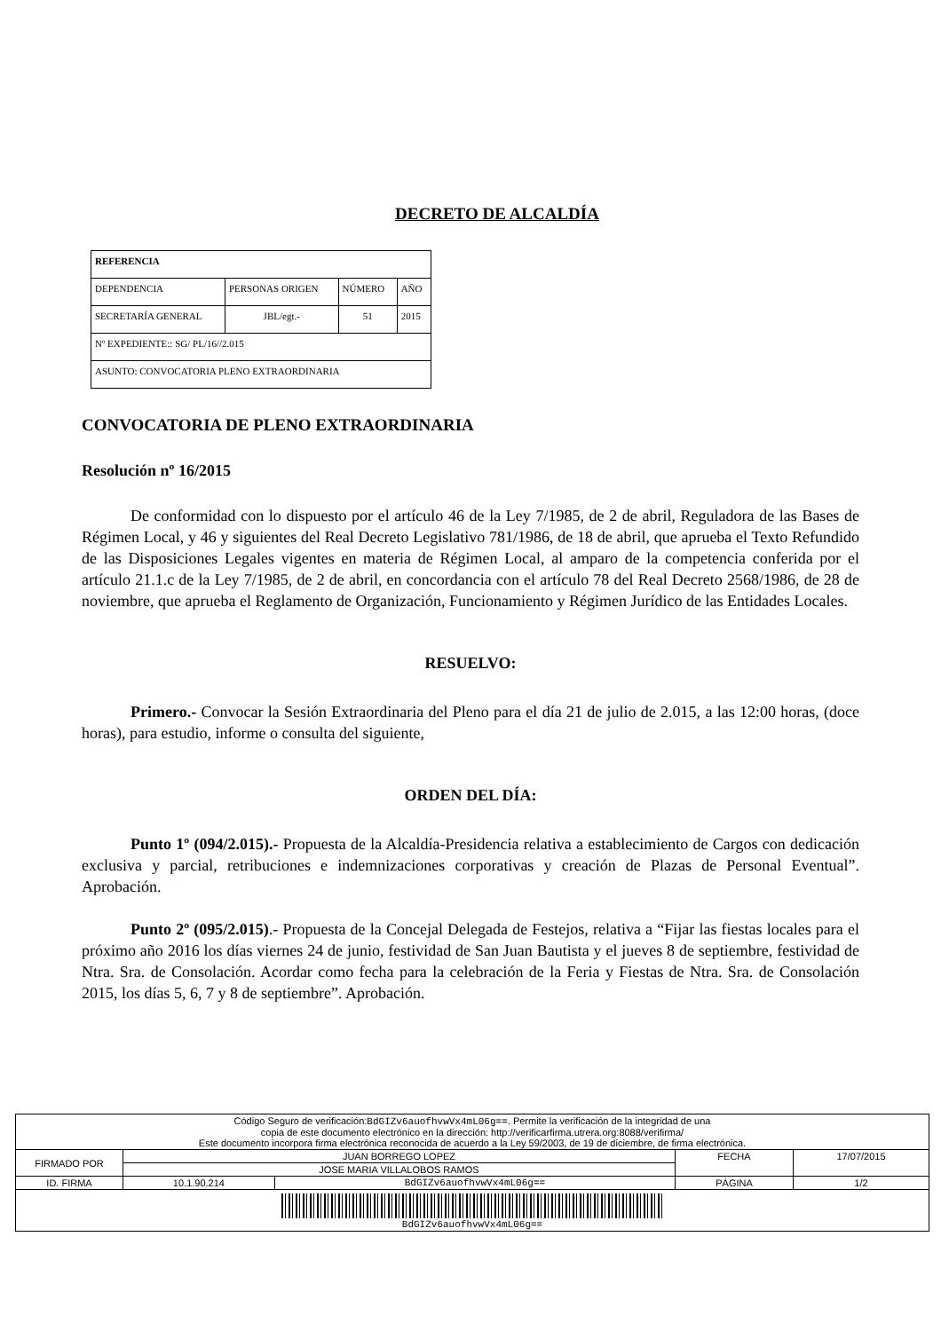DECRETO DE ALCALDÍA
| REFERENCIA | | | |
| DEPENDENCIA | PERSONAS ORIGEN | NÚMERO | AÑO |
| SECRETARÍA GENERAL | JBL/egt.- | 51 | 2015 |
| Nº EXPEDIENTE:: SG/ PL/16//2.015 | | | |
| ASUNTO: CONVOCATORIA PLENO EXTRAORDINARIA | | | |
CONVOCATORIA DE PLENO EXTRAORDINARIA
Resolución nº 16/2015
De conformidad con lo dispuesto por el artículo 46 de la Ley 7/1985, de 2 de abril, Reguladora de las Bases de Régimen Local, y 46 y siguientes del Real Decreto Legislativo 781/1986, de 18 de abril, que aprueba el Texto Refundido de las Disposiciones Legales vigentes en materia de Régimen Local, al amparo de la competencia conferida por el artículo 21.1.c de la Ley 7/1985, de 2 de abril, en concordancia con el artículo 78 del Real Decreto 2568/1986, de 28 de noviembre, que aprueba el Reglamento de Organización, Funcionamiento y Régimen Jurídico de las Entidades Locales.
RESUELVO:
Primero.- Convocar la Sesión Extraordinaria del Pleno para el día 21 de julio de 2.015, a las 12:00 horas, (doce horas), para estudio, informe o consulta del siguiente,
ORDEN DEL DÍA:
Punto 1º (094/2.015).- Propuesta de la Alcaldía-Presidencia relativa a establecimiento de Cargos con dedicación exclusiva y parcial, retribuciones e indemnizaciones corporativas y creación de Plazas de Personal Eventual”. Aprobación.
Punto 2º (095/2.015).- Propuesta de la Concejal Delegada de Festejos, relativa a “Fijar las fiestas locales para el próximo año 2016 los días viernes 24 de junio, festividad de San Juan Bautista y el jueves 8 de septiembre, festividad de Ntra. Sra. de Consolación. Acordar como fecha para la celebración de la Feria y Fiestas de Ntra. Sra. de Consolación 2015, los días 5, 6, 7 y 8 de septiembre”. Aprobación.
| Código Seguro de verificación: BdGIZv6auofhvwVx4mL06g== . Permite la verificación de la integridad de una copia de este documento electrónico en la dirección: http://verificarfirma.utrera.org:8088/verifirma/ Este documento incorpora firma electrónica reconocida de acuerdo a la Ley 59/2003, de 19 de diciembre, de firma electrónica. | | | | |
| FIRMADO POR | JUAN BORREGO LOPEZ | | FECHA | 17/07/2015 |
| | JOSE MARIA VILLALOBOS RAMOS | | | |
| ID. FIRMA | 10.1.90.214 | BdGIZv6auofhvwVx4mL06g== | PÁGINA | 1/2 |
| BdGIZv6auofhvwVx4mL06g== | | | | |